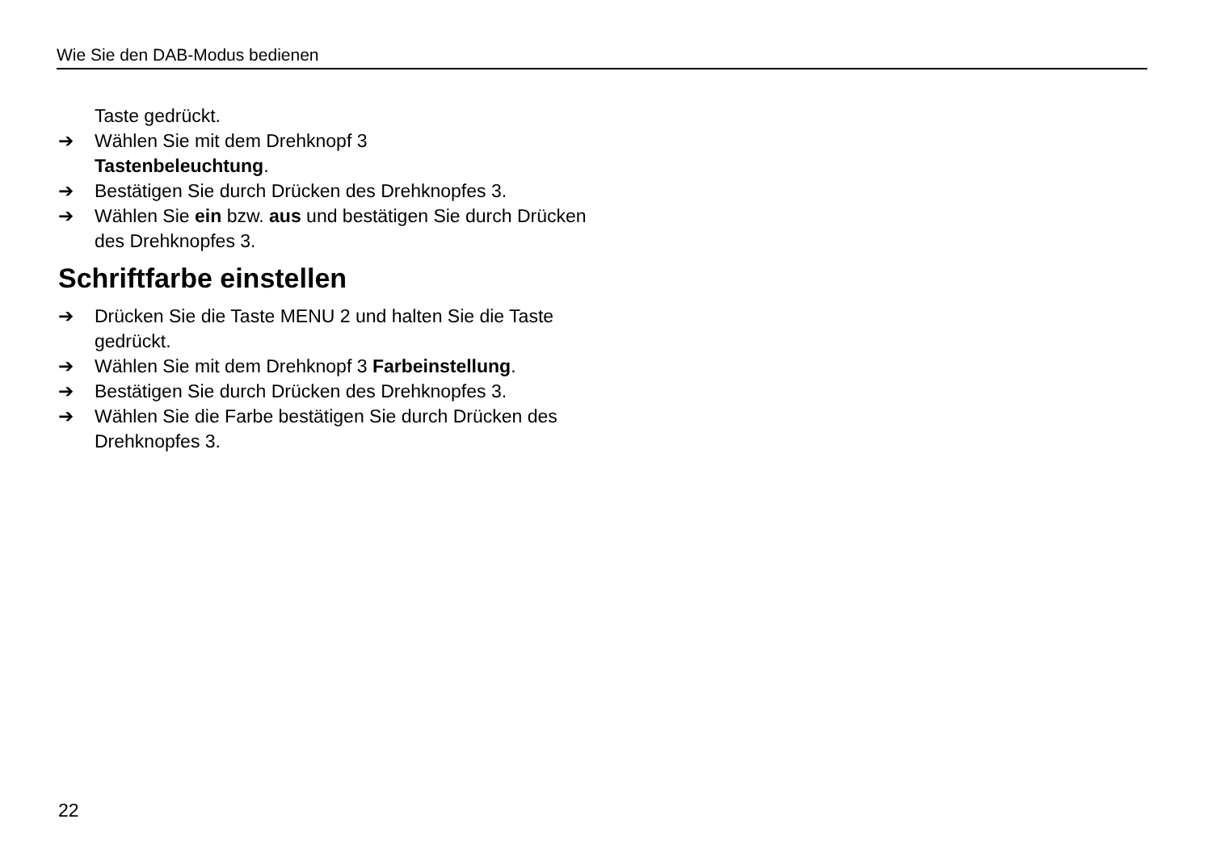Wie Sie den DAB-Modus bedienen
Taste gedrückt.
➔ Wählen Sie mit dem Drehknopf 3
Tastenbeleuchtung.
➔ Bestätigen Sie durch Drücken des Drehknopfes 3.
➔ Wählen Sie ein bzw. aus und bestätigen Sie durch Drücken des Drehknopfes 3.
Schriftfarbe einstellen
➔ Drücken Sie die Taste MENU 2 und halten Sie die Taste gedrückt.
➔ Wählen Sie mit dem Drehknopf 3 Farbeinstellung.
➔ Bestätigen Sie durch Drücken des Drehknopfes 3.
➔ Wählen Sie die Farbe bestätigen Sie durch Drücken des Drehknopfes 3.
22